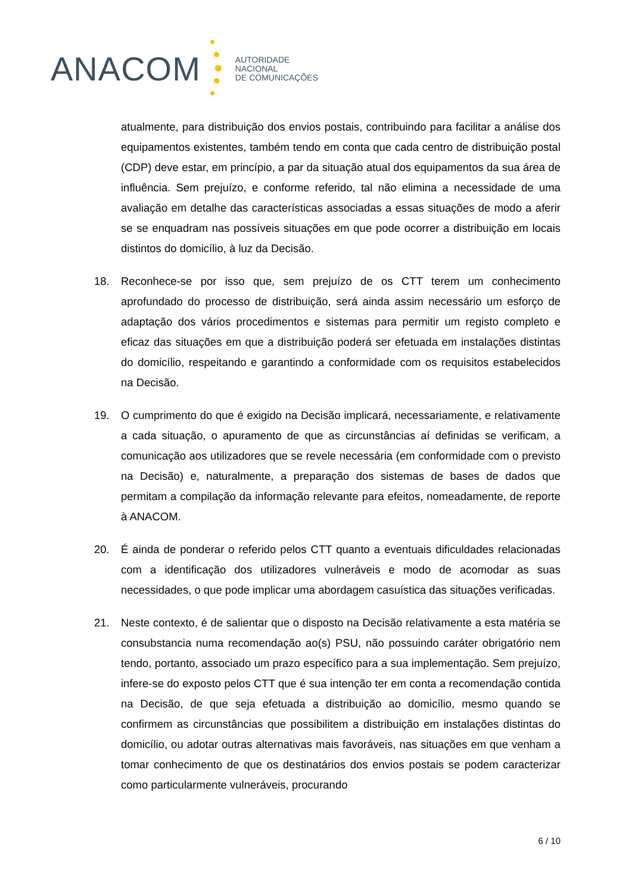ANACOM
AUTORIDADE
NACIONAL
DE COMUNICAÇÕES
atualmente, para distribuição dos envios postais, contribuindo para facilitar a análise dos equipamentos existentes, também tendo em conta que cada centro de distribuição postal (CDP) deve estar, em princípio, a par da situação atual dos equipamentos da sua área de influência. Sem prejuízo, e conforme referido, tal não elimina a necessidade de uma avaliação em detalhe das características associadas a essas situações de modo a aferir se se enquadram nas possíveis situações em que pode ocorrer a distribuição em locais distintos do domicílio, à luz da Decisão.
18. Reconhece-se por isso que, sem prejuízo de os CTT terem um conhecimento aprofundado do processo de distribuição, será ainda assim necessário um esforço de adaptação dos vários procedimentos e sistemas para permitir um registo completo e eficaz das situações em que a distribuição poderá ser efetuada em instalações distintas do domicílio, respeitando e garantindo a conformidade com os requisitos estabelecidos na Decisão.
19. O cumprimento do que é exigido na Decisão implicará, necessariamente, e relativamente a cada situação, o apuramento de que as circunstâncias aí definidas se verificam, a comunicação aos utilizadores que se revele necessária (em conformidade com o previsto na Decisão) e, naturalmente, a preparação dos sistemas de bases de dados que permitam a compilação da informação relevante para efeitos, nomeadamente, de reporte à ANACOM.
20. É ainda de ponderar o referido pelos CTT quanto a eventuais dificuldades relacionadas com a identificação dos utilizadores vulneráveis e modo de acomodar as suas necessidades, o que pode implicar uma abordagem casuística das situações verificadas.
21. Neste contexto, é de salientar que o disposto na Decisão relativamente a esta matéria se consubstancia numa recomendação ao(s) PSU, não possuindo caráter obrigatório nem tendo, portanto, associado um prazo específico para a sua implementação. Sem prejuízo, infere-se do exposto pelos CTT que é sua intenção ter em conta a recomendação contida na Decisão, de que seja efetuada a distribuição ao domicílio, mesmo quando se confirmem as circunstâncias que possibilitem a distribuição em instalações distintas do domicílio, ou adotar outras alternativas mais favoráveis, nas situações em que venham a tomar conhecimento de que os destinatários dos envios postais se podem caracterizar como particularmente vulneráveis, procurando
6 / 10